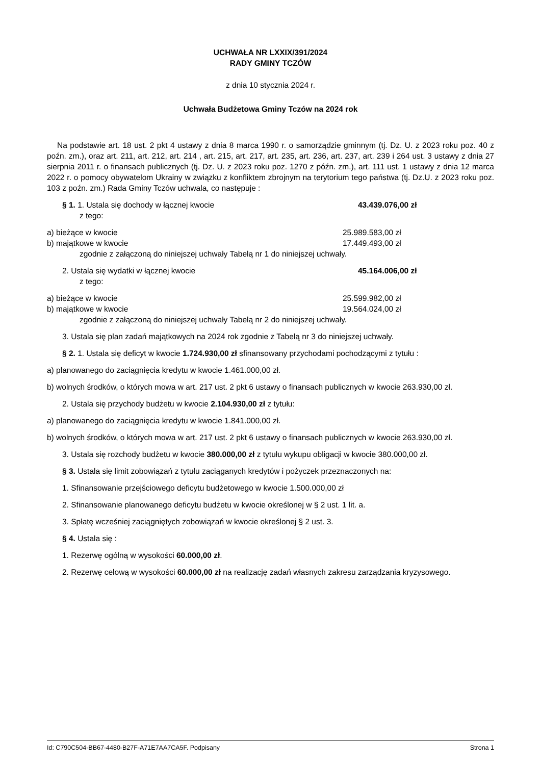UCHWAŁA NR LXXIX/391/2024
RADY GMINY TCZÓW
z dnia 10 stycznia 2024 r.
Uchwała Budżetowa Gminy Tczów na 2024 rok
Na podstawie art. 18 ust. 2 pkt 4 ustawy z dnia 8 marca 1990 r. o samorządzie gminnym (tj. Dz. U. z 2023 roku poz. 40 z poźn. zm.), oraz art. 211, art. 212, art. 214 , art. 215, art. 217, art. 235, art. 236, art. 237, art. 239 i 264 ust. 3 ustawy z dnia 27 sierpnia 2011 r. o finansach publicznych (tj. Dz. U. z 2023 roku poz. 1270 z późn. zm.), art. 111 ust. 1 ustawy z dnia 12 marca 2022 r. o pomocy obywatelom Ukrainy w związku z konfliktem zbrojnym na terytorium tego państwa (tj. Dz.U. z 2023 roku poz. 103 z poźn. zm.) Rada Gminy Tczów uchwala, co następuje :
§ 1. 1. Ustala się dochody w łącznej kwocie 43.439.076,00 zł
z tego:
a) bieżące w kwocie 25.989.583,00 zł
b) majątkowe w kwocie 17.449.493,00 zł
zgodnie z załączoną do niniejszej uchwały Tabelą nr 1 do niniejszej uchwały.
2. Ustala się wydatki w łącznej kwocie 45.164.006,00 zł
z tego:
a) bieżące w kwocie 25.599.982,00 zł
b) majątkowe w kwocie 19.564.024,00 zł
zgodnie z załączoną do niniejszej uchwały Tabelą nr 2 do niniejszej uchwały.
3. Ustala się plan zadań majątkowych na 2024 rok zgodnie z Tabelą nr 3 do niniejszej uchwały.
§ 2. 1. Ustala się deficyt w kwocie 1.724.930,00 zł sfinansowany przychodami pochodzącymi z tytułu :
a) planowanego do zaciągnięcia kredytu w kwocie 1.461.000,00 zł.
b) wolnych środków, o których mowa w art. 217 ust. 2 pkt 6 ustawy o finansach publicznych w kwocie 263.930,00 zł.
2. Ustala się przychody budżetu w kwocie 2.104.930,00 zł z tytułu:
a) planowanego do zaciągnięcia kredytu w kwocie 1.841.000,00 zł.
b) wolnych środków, o których mowa w art. 217 ust. 2 pkt 6 ustawy o finansach publicznych w kwocie 263.930,00 zł.
3. Ustala się rozchody budżetu w kwocie 380.000,00 zł z tytułu wykupu obligacji w kwocie 380.000,00 zł.
§ 3. Ustala się limit zobowiązań z tytułu zaciąganych kredytów i pożyczek przeznaczonych na:
1. Sfinansowanie przejściowego deficytu budżetowego w kwocie 1.500.000,00 zł
2. Sfinansowanie planowanego deficytu budżetu w kwocie określonej w § 2 ust. 1 lit. a.
3. Spłatę wcześniej zaciągniętych zobowiązań w kwocie określonej § 2 ust. 3.
§ 4. Ustala się :
1. Rezerwę ogólną w wysokości 60.000,00 zł.
2. Rezerwę celową w wysokości 60.000,00 zł na realizację zadań własnych zakresu zarządzania kryzysowego.
Id: C790C504-BB67-4480-B27F-A71E7AA7CA5F. Podpisany Strona 1